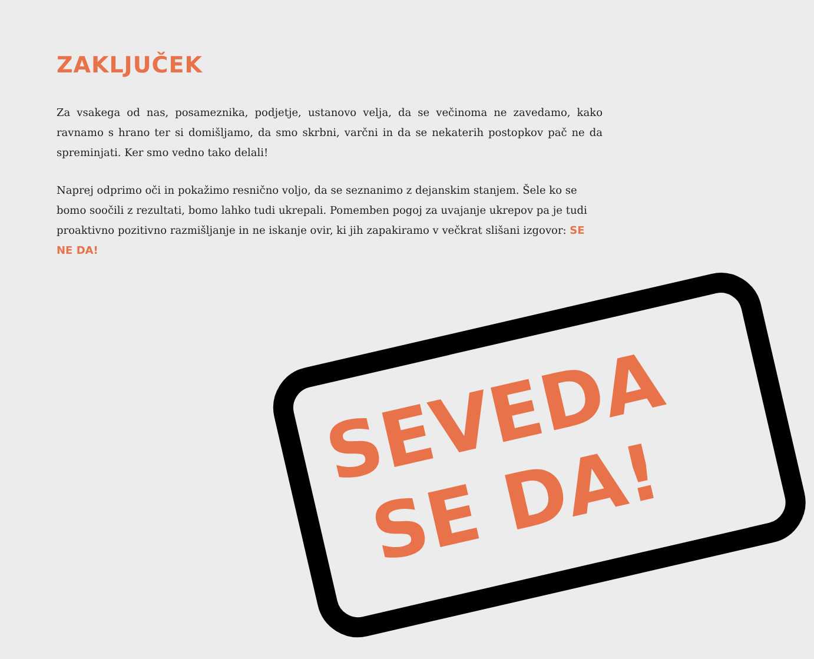ZAKLJUČEK
Za vsakega od nas, posameznika, podjetje, ustanovo velja, da se večinoma ne zavedamo, kako ravnamo s hrano ter si domišljamo, da smo skrbni, varčni in da se nekaterih postopkov pač ne da spreminjati. Ker smo vedno tako delali!
Naprej odprimo oči in pokažimo resnično voljo, da se seznanimo z dejanskim stanjem. Šele ko se bomo soočili z rezultati, bomo lahko tudi ukrepali. Pomemben pogoj za uvajanje ukrepov pa je tudi proaktivno pozitivno razmišljanje in ne iskanje ovir, ki jih zapakiramo v večkrat slišani izgovor: SE NE DA!
SEVEDA
SE DA!